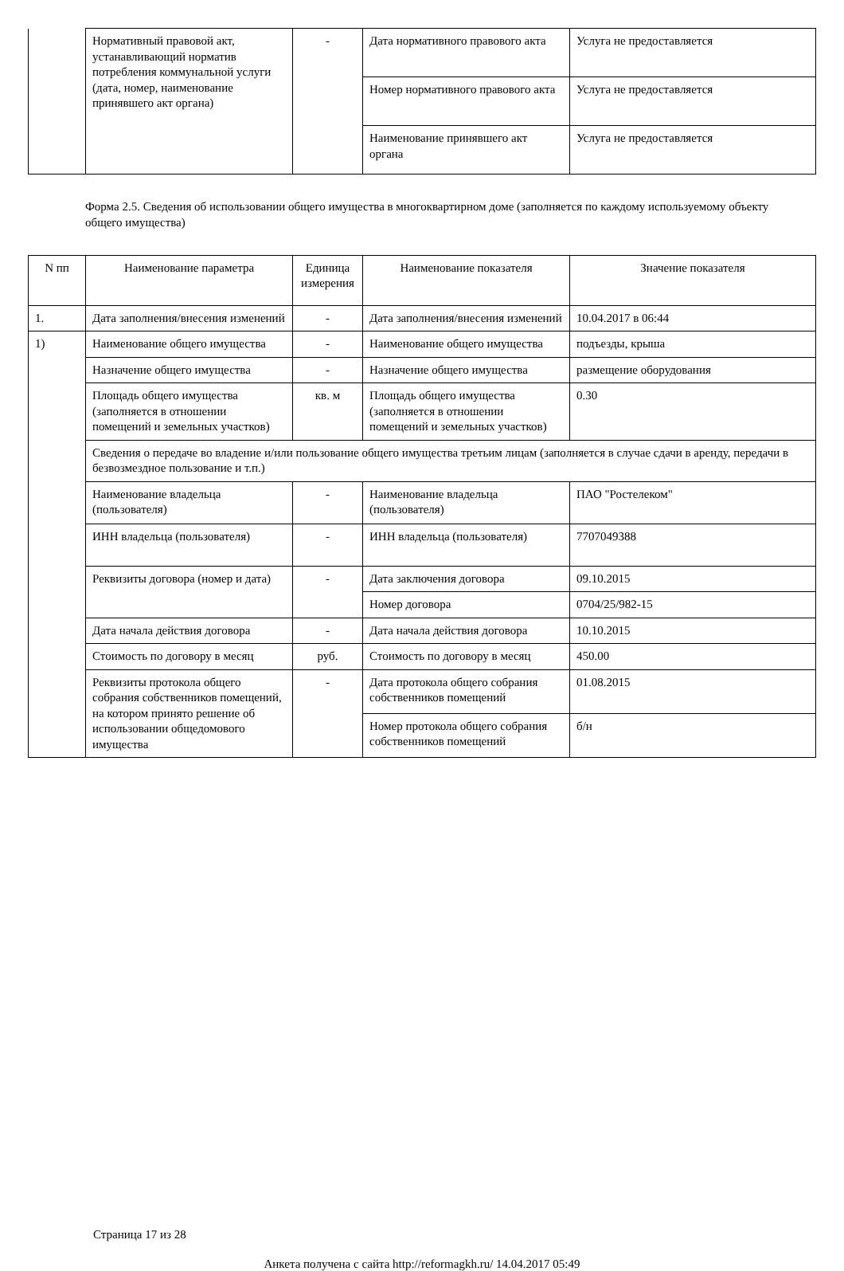| | Нормативный правовой акт, устанавливающий норматив потребления коммунальной услуги (дата, номер, наименование принявшего акт органа) | - | Дата нормативного правового акта | Услуга не предоставляется |
| | | | Номер нормативного правового акта | Услуга не предоставляется |
| | | | Наименование принявшего акт органа | Услуга не предоставляется |
Форма 2.5. Сведения об использовании общего имущества в многоквартирном доме (заполняется по каждому используемому объекту общего имущества)
| N пп | Наименование параметра | Единица измерения | Наименование показателя | Значение показателя |
| --- | --- | --- | --- | --- |
| 1. | Дата заполнения/внесения изменений | - | Дата заполнения/внесения изменений | 10.04.2017 в 06:44 |
| 1) | Наименование общего имущества | - | Наименование общего имущества | подъезды, крыша |
| | Назначение общего имущества | - | Назначение общего имущества | размещение оборудования |
| | Площадь общего имущества (заполняется в отношении помещений и земельных участков) | кв. м | Площадь общего имущества (заполняется в отношении помещений и земельных участков) | 0.30 |
| | Сведения о передаче во владение и/или пользование общего имущества третьим лицам (заполняется в случае сдачи в аренду, передачи в безвозмездное пользование и т.п.) | | | |
| | Наименование владельца (пользователя) | - | Наименование владельца (пользователя) | ПАО "Ростелеком" |
| | ИНН владельца (пользователя) | - | ИНН владельца (пользователя) | 7707049388 |
| | Реквизиты договора (номер и дата) | - | Дата заключения договора | 09.10.2015 |
| | | | Номер договора | 0704/25/982-15 |
| | Дата начала действия договора | - | Дата начала действия договора | 10.10.2015 |
| | Стоимость по договору в месяц | руб. | Стоимость по договору в месяц | 450.00 |
| | Реквизиты протокола общего собрания собственников помещений, на котором принято решение об использовании общедомового имущества | - | Дата протокола общего собрания собственников помещений | 01.08.2015 |
| | | | Номер протокола общего собрания собственников помещений | б/н |
Страница 17 из 28
Анкета получена с сайта http://reformagkh.ru/ 14.04.2017 05:49